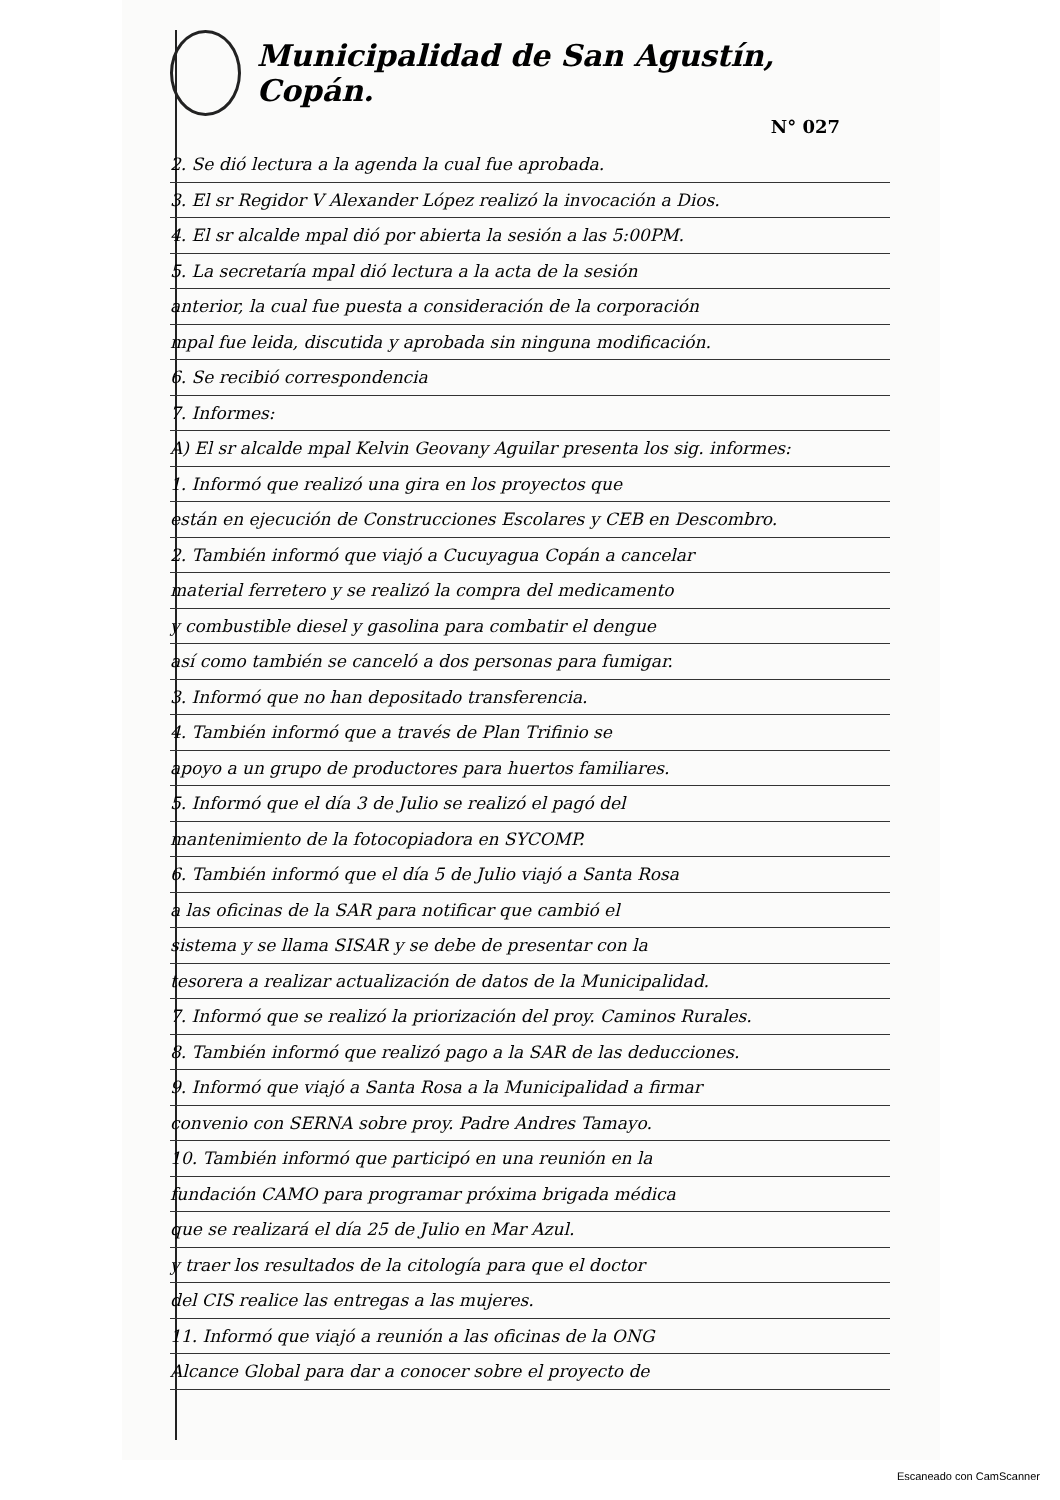Municipalidad de San Agustín, Copán.
N° 027
2. Se dió lectura a la agenda la cual fue aprobada.
3. El sr Regidor V Alexander López realizó la invocación a Dios.
4. El sr alcalde mpal dió por abierta la sesión a las 5:00PM.
5. La secretaría mpal dió lectura a la acta de la sesión
anterior, la cual fue puesta a consideración de la corporación
mpal fue leida, discutida y aprobada sin ninguna modificación.
6. Se recibió correspondencia
7. Informes:
A) El sr alcalde mpal Kelvin Geovany Aguilar presenta los sig. informes:
1. Informó que realizó una gira en los proyectos que
están en ejecución de Construcciones Escolares y CEB en Descombro.
2. También informó que viajó a Cucuyagua Copán a cancelar
material ferretero y se realizó la compra del medicamento
y combustible diesel y gasolina para combatir el dengue
así como también se canceló a dos personas para fumigar.
3. Informó que no han depositado transferencia.
4. También informó que a través de Plan Trifinio se
apoyo a un grupo de productores para huertos familiares.
5. Informó que el día 3 de Julio se realizó el pagó del
mantenimiento de la fotocopiadora en SYCOMP.
6. También informó que el día 5 de Julio viajó a Santa Rosa
a las oficinas de la SAR para notificar que cambió el
sistema y se llama SISAR y se debe de presentar con la
tesorera a realizar actualización de datos de la Municipalidad.
7. Informó que se realizó la priorización del proy. Caminos Rurales.
8. También informó que realizó pago a la SAR de las deducciones.
9. Informó que viajó a Santa Rosa a la Municipalidad a firmar
convenio con SERNA sobre proy. Padre Andres Tamayo.
10. También informó que participó en una reunión en la
fundación CAMO para programar próxima brigada médica
que se realizará el día 25 de Julio en Mar Azul.
y traer los resultados de la citología para que el doctor
del CIS realice las entregas a las mujeres.
11. Informó que viajó a reunión a las oficinas de la ONG
Alcance Global para dar a conocer sobre el proyecto de
Escaneado con CamScanner